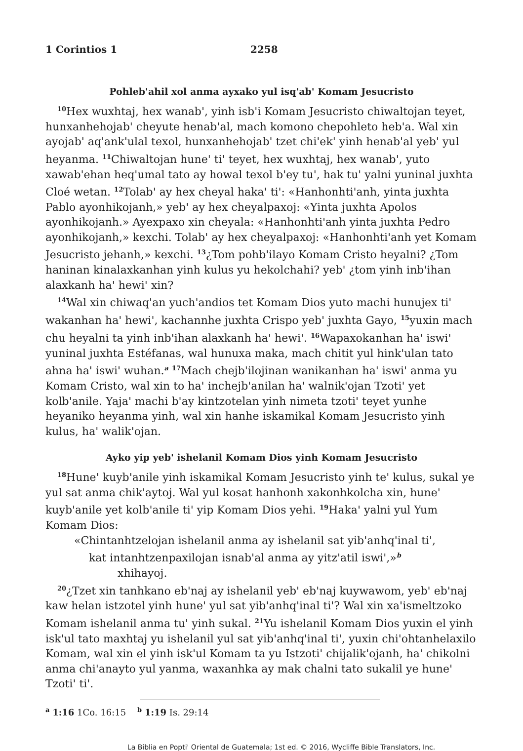1 Corintios 1 2258
Pohleb'ahil xol anma ayxako yul isq'ab' Komam Jesucristo
<sup>10</sup> Hex wuxhtaj, hex wanab', yinh isb'i Komam Jesucristo chiwaltojan teyet, hunxanhehojab' cheyute henab'al, mach komono chepohleto heb'a. Wal xin ayojab' aq'ank'ulal texol, hunxanhehojab' tzet chi'ek' yinh henab'al yeb' yul heyanma. <sup>11</sup>Chiwaltojan hune' ti' teyet, hex wuxhtaj, hex wanab', yuto xawab'ehan heq'umal tato ay howal texol b'ey tu', hak tu' yalni yuninal juxhta Cloé wetan. <sup>12</sup>Tolab' ay hex cheyal haka' ti': «Hanhonhti'anh, yinta juxhta Pablo ayonhikojanh,» yeb' ay hex cheyalpaxoj: «Yinta juxhta Apolos ayonhikojanh.» Ayexpaxo xin cheyala: «Hanhonhti'anh yinta juxhta Pedro ayonhikojanh,» kexchi. Tolab' ay hex cheyalpaxoj: «Hanhonhti'anh yet Komam Jesucristo jehanh,» kexchi. <sup>13</sup>¿Tom pohb'ilayo Komam Cristo heyalni? ¿Tom haninan kinalaxkanhan yinh kulus yu hekolchahi? yeb' ¿tom yinh inb'ihan alaxkanh ha' hewi' xin?
<sup>14</sup> Wal xin chiwaq'an yuch'andios tet Komam Dios yuto machi hunujex ti' wakanhan ha' hewi', kachannhe juxhta Crispo yeb' juxhta Gayo, <sup>15</sup>yuxin mach chu heyalni ta yinh inb'ihan alaxkanh ha' hewi'. <sup>16</sup>Wapaxokanhan ha' iswi' yuninal juxhta Estéfanas, wal hunuxa maka, mach chitit yul hink'ulan tato ahna ha' iswi' wuhan.<sup>a</sup> <sup>17</sup>Mach chejb'ilojinan wanikanhan ha' iswi' anma yu Komam Cristo, wal xin to ha' inchejb'anilan ha' walnik'ojan Tzoti' yet kolb'anile. Yaja' machi b'ay kintzotelan yinh nimeta tzoti' teyet yunhe heyaniko heyanma yinh, wal xin hanhe iskamikal Komam Jesucristo yinh kulus, ha' walik'ojan.
Ayko yip yeb' ishelanil Komam Dios yinh Komam Jesucristo
<sup>18</sup> Hune' kuyb'anile yinh iskamikal Komam Jesucristo yinh te' kulus, sukal ye yul sat anma chik'aytoj. Wal yul kosat hanhonh xakonhkolcha xin, hune' kuyb'anile yet kolb'anile ti' yip Komam Dios yehi. <sup>19</sup>Haka' yalni yul Yum Komam Dios:
«Chintanhtzelojan ishelanil anma ay ishelanil sat yib'anhq'inal ti',
kat intanhtzenpaxilojan isnab'al anma ay yitz'atil iswi',»<sup>b</sup>
xhihayoj.
<sup>20</sup>¿Tzet xin tanhkano eb'naj ay ishelanil yeb' eb'naj kuywawom, yeb' eb'naj kaw helan istzotel yinh hune' yul sat yib'anhq'inal ti'? Wal xin xa'ismeltzoko Komam ishelanil anma tu' yinh sukal. <sup>21</sup>Yu ishelanil Komam Dios yuxin el yinh isk'ul tato maxhtaj yu ishelanil yul sat yib'anhq'inal ti', yuxin chi'ohtanhelaxilo Komam, wal xin el yinh isk'ul Komam ta yu Istzoti' chijalik'ojanh, ha' chikolni anma chi'anayto yul yanma, waxanhka ay mak chalni tato sukalil ye hune' Tzoti' ti'.
<sup>a</sup> 1:16 1Co. 16:15 <sup>b</sup> 1:19 Is. 29:14
La Biblia en Popti' Oriental de Guatemala; 1st ed. © 2016, Wycliffe Bible Translators, Inc.